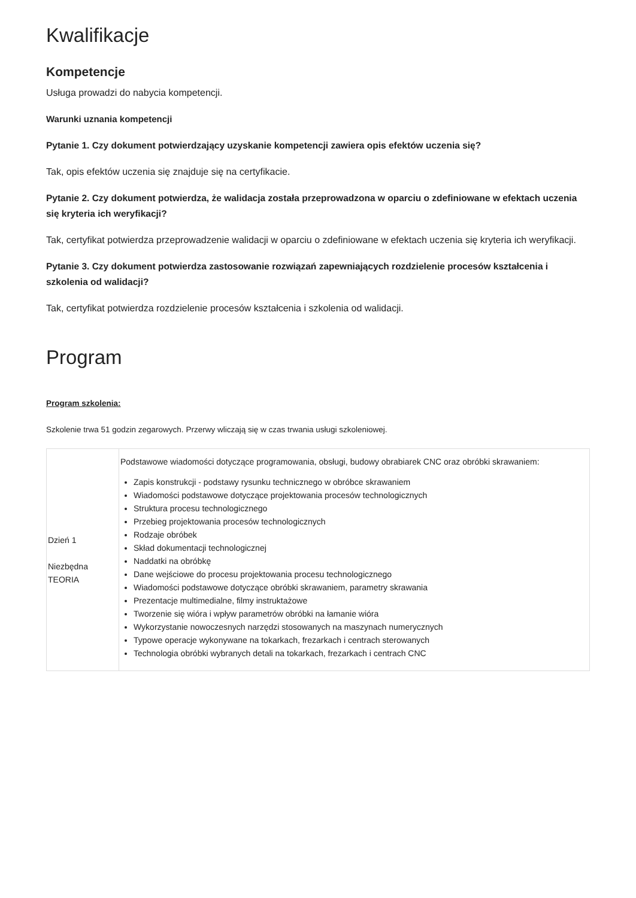Kwalifikacje
Kompetencje
Usługa prowadzi do nabycia kompetencji.
Warunki uznania kompetencji
Pytanie 1. Czy dokument potwierdzający uzyskanie kompetencji zawiera opis efektów uczenia się?
Tak, opis efektów uczenia się znajduje się na certyfikacie.
Pytanie 2. Czy dokument potwierdza, że walidacja została przeprowadzona w oparciu o zdefiniowane w efektach uczenia się kryteria ich weryfikacji?
Tak, certyfikat potwierdza przeprowadzenie walidacji w oparciu o zdefiniowane w efektach uczenia się kryteria ich weryfikacji.
Pytanie 3. Czy dokument potwierdza zastosowanie rozwiązań zapewniających rozdzielenie procesów kształcenia i szkolenia od walidacji?
Tak, certyfikat potwierdza rozdzielenie procesów kształcenia i szkolenia od walidacji.
Program
Program szkolenia:
Szkolenie trwa 51 godzin zegarowych. Przerwy wliczają się w czas trwania usługi szkoleniowej.
| Dzień 1 Niezbędna TEORIA | Podstawowe wiadomości dotyczące programowania, obsługi, budowy obrabiarek CNC oraz obróbki skrawaniem: Zapis konstrukcji - podstawy rysunku technicznego w obróbce skrawaniem Wiadomości podstawowe dotyczące projektowania procesów technologicznych Struktura procesu technologicznego Przebieg projektowania procesów technologicznych Rodzaje obróbek Skład dokumentacji technologicznej Naddatki na obróbkę Dane wejściowe do procesu projektowania procesu technologicznego Wiadomości podstawowe dotyczące obróbki skrawaniem, parametry skrawania Prezentacje multimedialne, filmy instruktażowe Tworzenie się wióra i wpływ parametrów obróbki na łamanie wióra Wykorzystanie nowoczesnych narzędzi stosowanych na maszynach numerycznych Typowe operacje wykonywane na tokarkach, frezarkach i centrach sterowanych Technologia obróbki wybranych detali na tokarkach, frezarkach i centrach CNC |